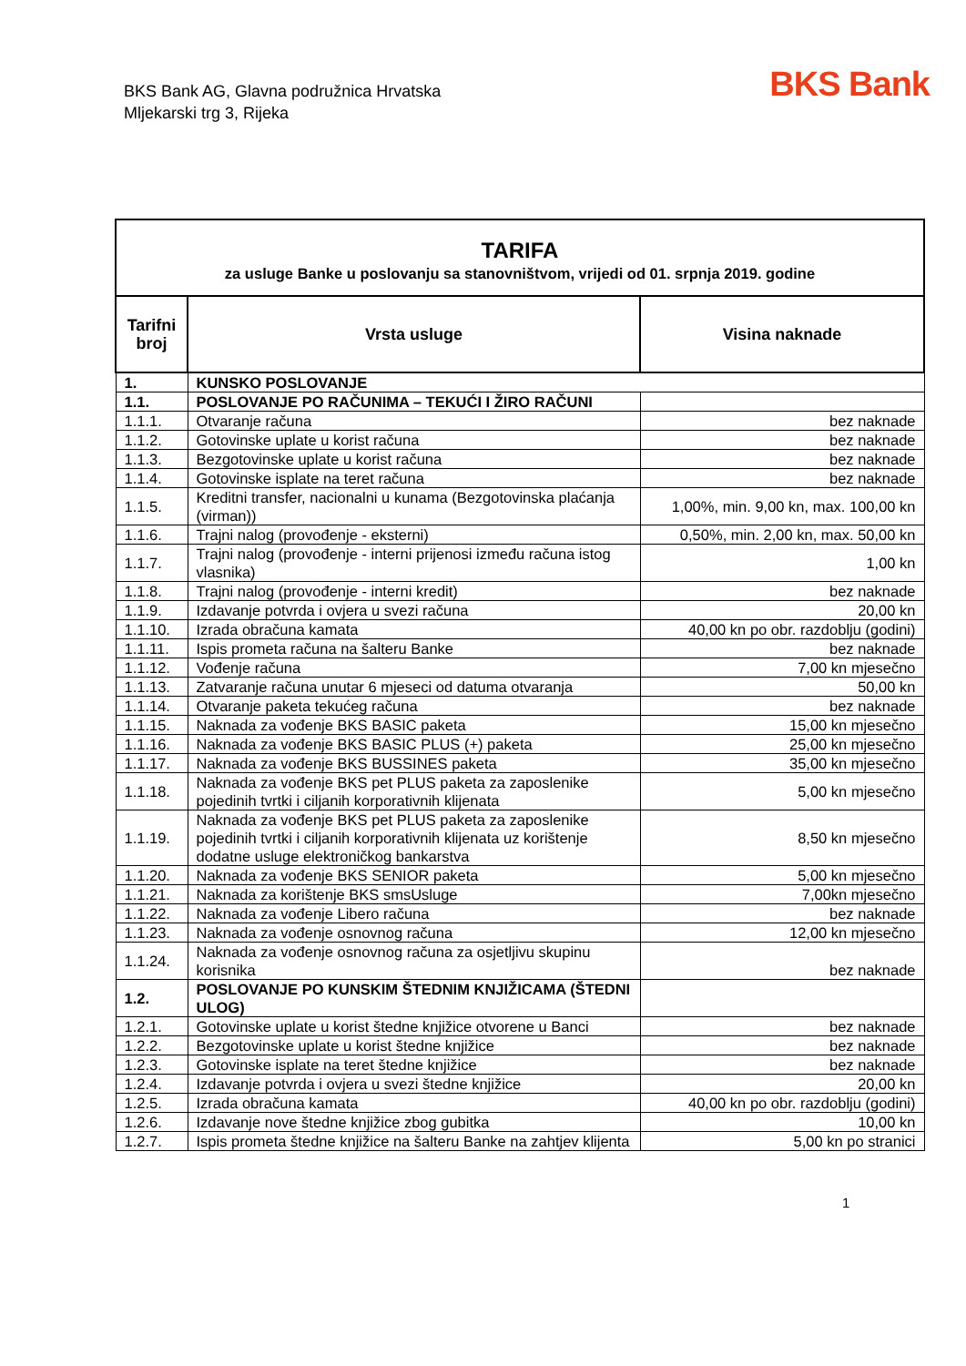BKS Bank AG, Glavna podružnica Hrvatska
Mljekarski trg 3, Rijeka
BKS Bank
| TARIFA za usluge Banke u poslovanju sa stanovništvom, vrijedi od 01. srpnja 2019. godine | | |
| Tarifni broj | Vrsta usluge | Visina naknade |
| 1. | KUNSKO POSLOVANJE | |
| 1.1. | POSLOVANJE PO RAČUNIMA – TEKUĆI I ŽIRO RAČUNI | |
| 1.1.1. | Otvaranje računa | bez naknade |
| 1.1.2. | Gotovinske uplate u korist računa | bez naknade |
| 1.1.3. | Bezgotovinske uplate u korist računa | bez naknade |
| 1.1.4. | Gotovinske isplate na teret računa | bez naknade |
| 1.1.5. | Kreditni transfer, nacionalni u kunama (Bezgotovinska plaćanja (virman)) | 1,00%, min. 9,00 kn, max. 100,00 kn |
| 1.1.6. | Trajni nalog (provođenje - eksterni) | 0,50%, min. 2,00 kn, max. 50,00 kn |
| 1.1.7. | Trajni nalog (provođenje - interni prijenosi između računa istog vlasnika) | 1,00 kn |
| 1.1.8. | Trajni nalog (provođenje - interni kredit) | bez naknade |
| 1.1.9. | Izdavanje potvrda i ovjera u svezi računa | 20,00 kn |
| 1.1.10. | Izrada obračuna kamata | 40,00 kn po obr. razdoblju (godini) |
| 1.1.11. | Ispis prometa računa na šalteru Banke | bez naknade |
| 1.1.12. | Vođenje računa | 7,00 kn mjesečno |
| 1.1.13. | Zatvaranje računa unutar 6 mjeseci od datuma otvaranja | 50,00 kn |
| 1.1.14. | Otvaranje paketa tekućeg računa | bez naknade |
| 1.1.15. | Naknada za vođenje BKS BASIC paketa | 15,00 kn mjesečno |
| 1.1.16. | Naknada za vođenje BKS BASIC PLUS (+) paketa | 25,00 kn mjesečno |
| 1.1.17. | Naknada za vođenje BKS BUSSINES paketa | 35,00 kn mjesečno |
| 1.1.18. | Naknada za vođenje BKS pet PLUS paketa za zaposlenike pojedinih tvrtki i ciljanih korporativnih klijenata | 5,00 kn mjesečno |
| 1.1.19. | Naknada za vođenje BKS pet PLUS paketa za zaposlenike pojedinih tvrtki i ciljanih korporativnih klijenata uz korištenje dodatne usluge elektroničkog bankarstva | 8,50 kn mjesečno |
| 1.1.20. | Naknada za vođenje BKS SENIOR paketa | 5,00 kn mjesečno |
| 1.1.21. | Naknada za korištenje BKS smsUsluge | 7,00kn mjesečno |
| 1.1.22. | Naknada za vođenje Libero računa | bez naknade |
| 1.1.23. | Naknada za vođenje osnovnog računa | 12,00 kn mjesečno |
| 1.1.24. | Naknada za vođenje osnovnog računa za osjetljivu skupinu korisnika | bez naknade |
| 1.2. | POSLOVANJE PO KUNSKIM ŠTEDNIM KNJIŽICAMA (ŠTEDNI ULOG) | |
| 1.2.1. | Gotovinske uplate u korist štedne knjižice otvorene u Banci | bez naknade |
| 1.2.2. | Bezgotovinske uplate u korist štedne knjižice | bez naknade |
| 1.2.3. | Gotovinske isplate na teret štedne knjižice | bez naknade |
| 1.2.4. | Izdavanje potvrda i ovjera u svezi štedne knjižice | 20,00 kn |
| 1.2.5. | Izrada obračuna kamata | 40,00 kn po obr. razdoblju (godini) |
| 1.2.6. | Izdavanje nove štedne knjižice zbog gubitka | 10,00 kn |
| 1.2.7. | Ispis prometa štedne knjižice na šalteru Banke na zahtjev klijenta | 5,00 kn po stranici |
1